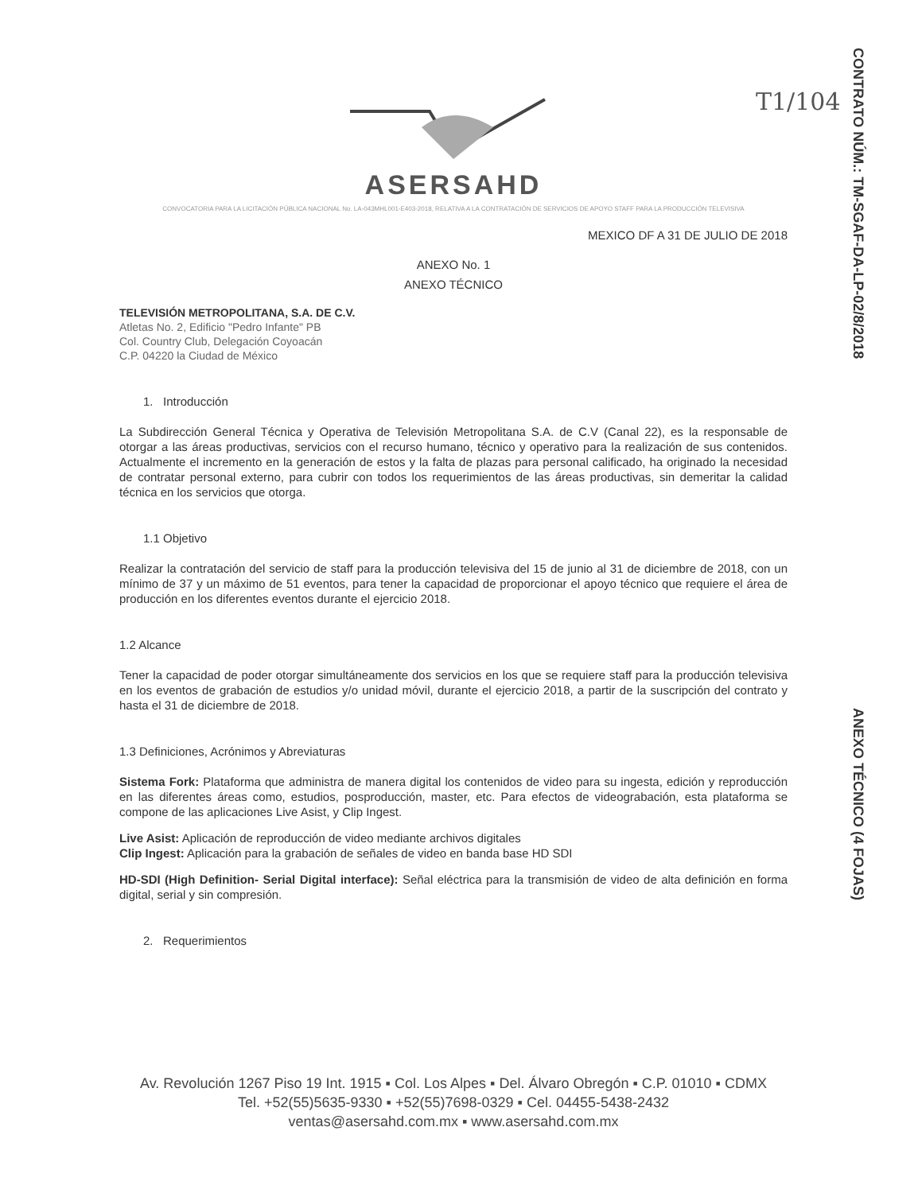T1/104
CONTRATO NÚM.: TM-SGAF-DA-LP-02/8/2018
ANEXO TÉCNICO (4 FOJAS)
ASERSAHD
CONVOCATORIA PARA LA LICITACIÓN PÚBLICA NACIONAL No. LA-043MHL001-E403-2018, RELATIVA A LA CONTRATACIÓN DE SERVICIOS DE APOYO STAFF PARA LA PRODUCCIÓN TELEVISIVA
MEXICO DF A 31 DE JULIO DE 2018
ANEXO No. 1
ANEXO TÉCNICO
TELEVISIÓN METROPOLITANA, S.A. DE C.V.
Atletas No. 2, Edificio "Pedro Infante" PB
Col. Country Club, Delegación Coyoacán
C.P. 04220 la Ciudad de México
1. Introducción
La Subdirección General Técnica y Operativa de Televisión Metropolitana S.A. de C.V (Canal 22), es la responsable de otorgar a las áreas productivas, servicios con el recurso humano, técnico y operativo para la realización de sus contenidos. Actualmente el incremento en la generación de estos y la falta de plazas para personal calificado, ha originado la necesidad de contratar personal externo, para cubrir con todos los requerimientos de las áreas productivas, sin demeritar la calidad técnica en los servicios que otorga.
1.1 Objetivo
Realizar la contratación del servicio de staff para la producción televisiva del 15 de junio al 31 de diciembre de 2018, con un mínimo de 37 y un máximo de 51 eventos, para tener la capacidad de proporcionar el apoyo técnico que requiere el área de producción en los diferentes eventos durante el ejercicio 2018.
1.2 Alcance
Tener la capacidad de poder otorgar simultáneamente dos servicios en los que se requiere staff para la producción televisiva en los eventos de grabación de estudios y/o unidad móvil, durante el ejercicio 2018, a partir de la suscripción del contrato y hasta el 31 de diciembre de 2018.
1.3 Definiciones, Acrónimos y Abreviaturas
Sistema Fork: Plataforma que administra de manera digital los contenidos de video para su ingesta, edición y reproducción en las diferentes áreas como, estudios, posproducción, master, etc. Para efectos de videograbación, esta plataforma se compone de las aplicaciones Live Asist, y Clip Ingest.
Live Asist: Aplicación de reproducción de video mediante archivos digitales
Clip Ingest: Aplicación para la grabación de señales de video en banda base HD SDI
HD-SDI (High Definition- Serial Digital interface): Señal eléctrica para la transmisión de video de alta definición en forma digital, serial y sin compresión.
2. Requerimientos
Av. Revolución 1267 Piso 19 Int. 1915 ▪ Col. Los Alpes ▪ Del. Álvaro Obregón ▪ C.P. 01010 ▪ CDMX
Tel. +52(55)5635-9330 ▪ +52(55)7698-0329 ▪ Cel. 04455-5438-2432
ventas@asersahd.com.mx ▪ www.asersahd.com.mx